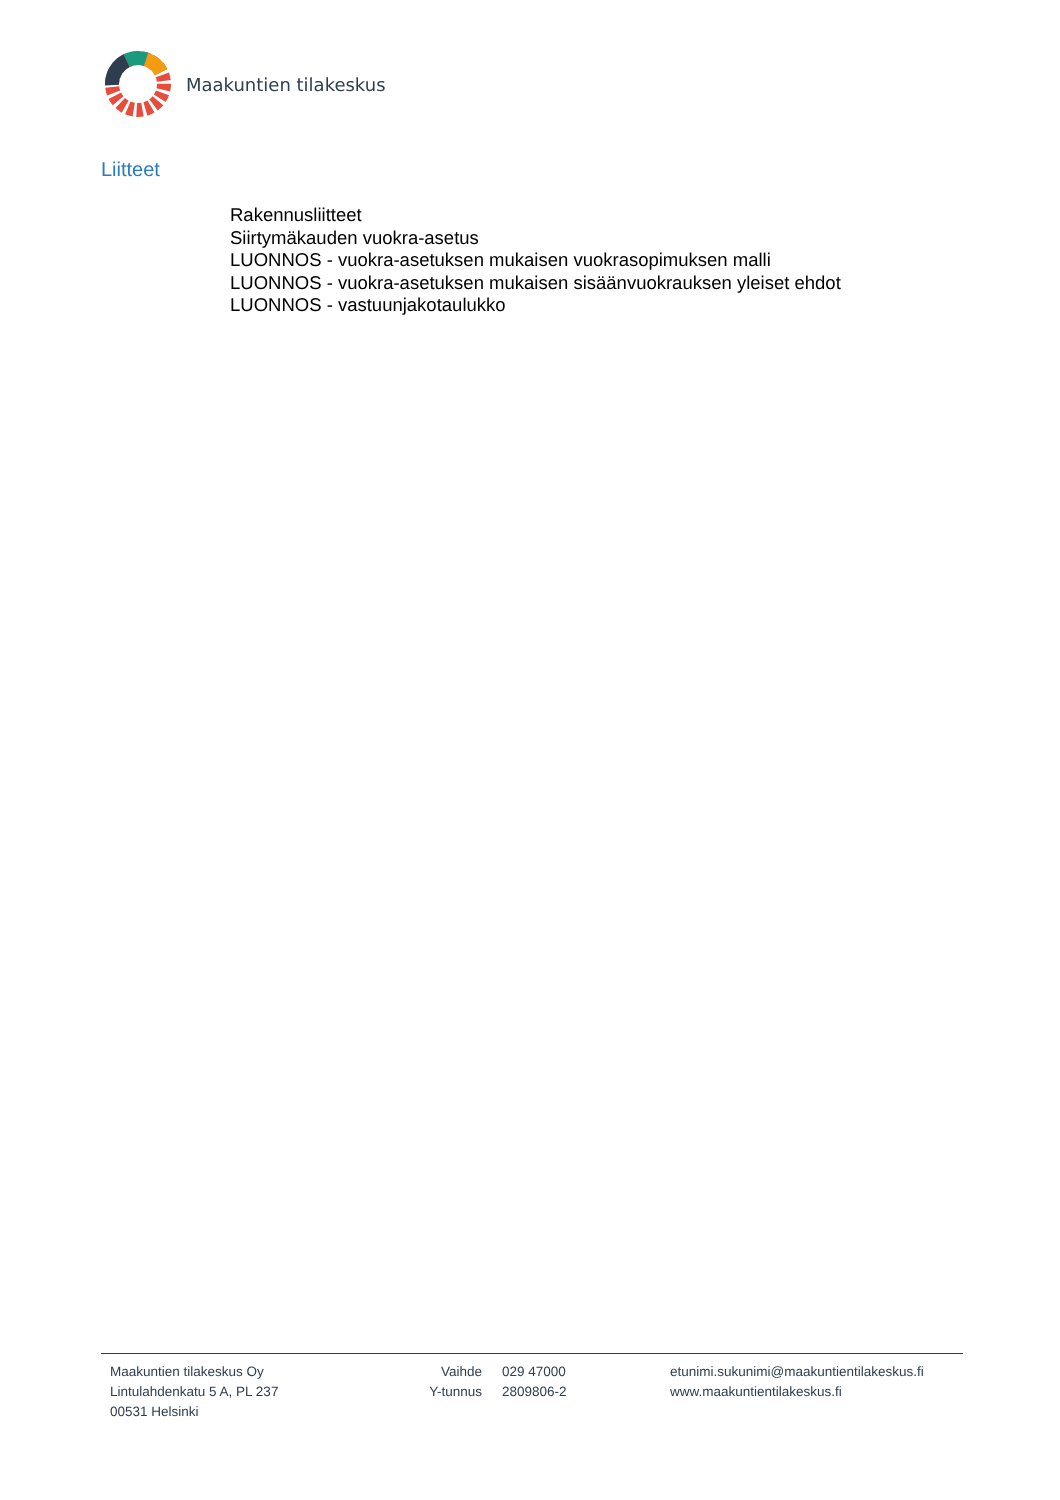Maakuntien tilakeskus
Liitteet
Rakennusliitteet
Siirtymäkauden vuokra-asetus
LUONNOS - vuokra-asetuksen mukaisen vuokrasopimuksen malli
LUONNOS - vuokra-asetuksen mukaisen sisäänvuokrauksen yleiset ehdot
LUONNOS - vastuunjakotaulukko
Maakuntien tilakeskus Oy
Lintulahdenkatu 5 A, PL 237
00531 Helsinki
Vaihde
Y-tunnus
029 47000
2809806-2
etunimi.sukunimi@maakuntientilakeskus.fi
www.maakuntientilakeskus.fi